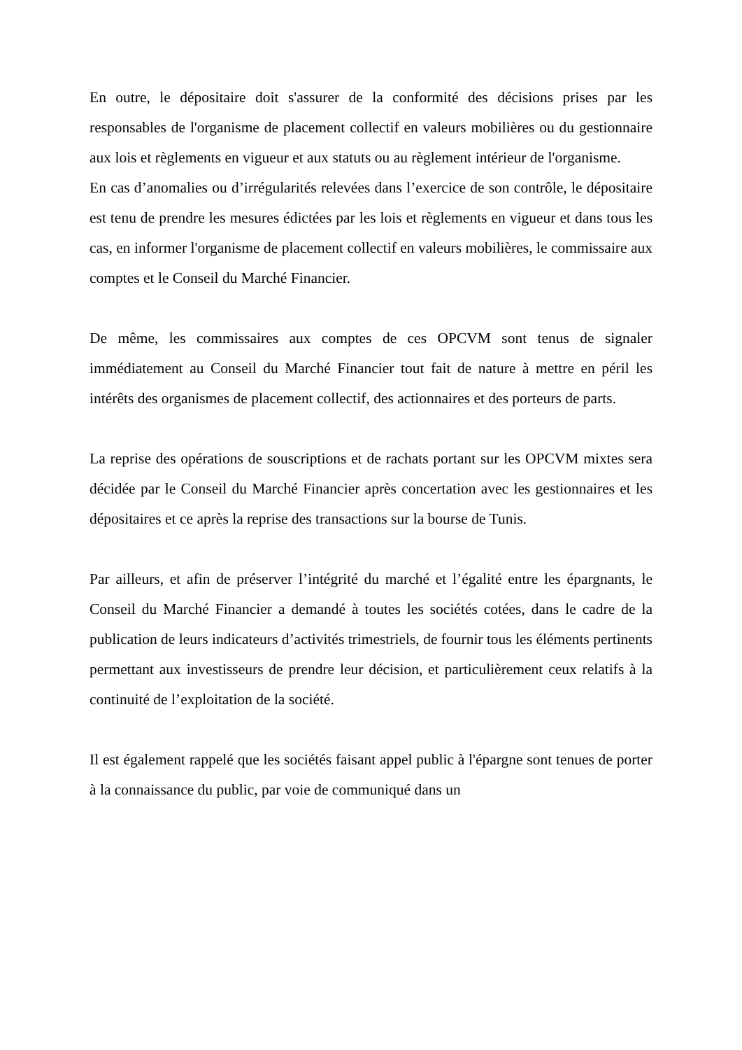En outre, le dépositaire doit s'assurer de la conformité des décisions prises par les responsables de l'organisme de placement collectif en valeurs mobilières ou du gestionnaire aux lois et règlements en vigueur et aux statuts ou au règlement intérieur de l'organisme.
En cas d’anomalies ou d’irrégularités relevées dans l’exercice de son contrôle, le dépositaire est tenu de prendre les mesures édictées par les lois et règlements en vigueur et dans tous les cas, en informer l'organisme de placement collectif en valeurs mobilières, le commissaire aux comptes et le Conseil du Marché Financier.
De même, les commissaires aux comptes de ces OPCVM sont tenus de signaler immédiatement au Conseil du Marché Financier tout fait de nature à mettre en péril les intérêts des organismes de placement collectif, des actionnaires et des porteurs de parts.
La reprise des opérations de souscriptions et de rachats portant sur les OPCVM mixtes sera décidée par le Conseil du Marché Financier après concertation avec les gestionnaires et les dépositaires et ce après la reprise des transactions sur la bourse de Tunis.
Par ailleurs, et afin de préserver l’intégrité du marché et l’égalité entre les épargnants, le Conseil du Marché Financier a demandé à toutes les sociétés cotées, dans le cadre de la publication de leurs indicateurs d’activités trimestriels, de fournir tous les éléments pertinents permettant aux investisseurs de prendre leur décision, et particulièrement ceux relatifs à la continuité de l’exploitation de la société.
Il est également rappelé que les sociétés faisant appel public à l'épargne sont tenues de porter à la connaissance du public, par voie de communiqué dans un